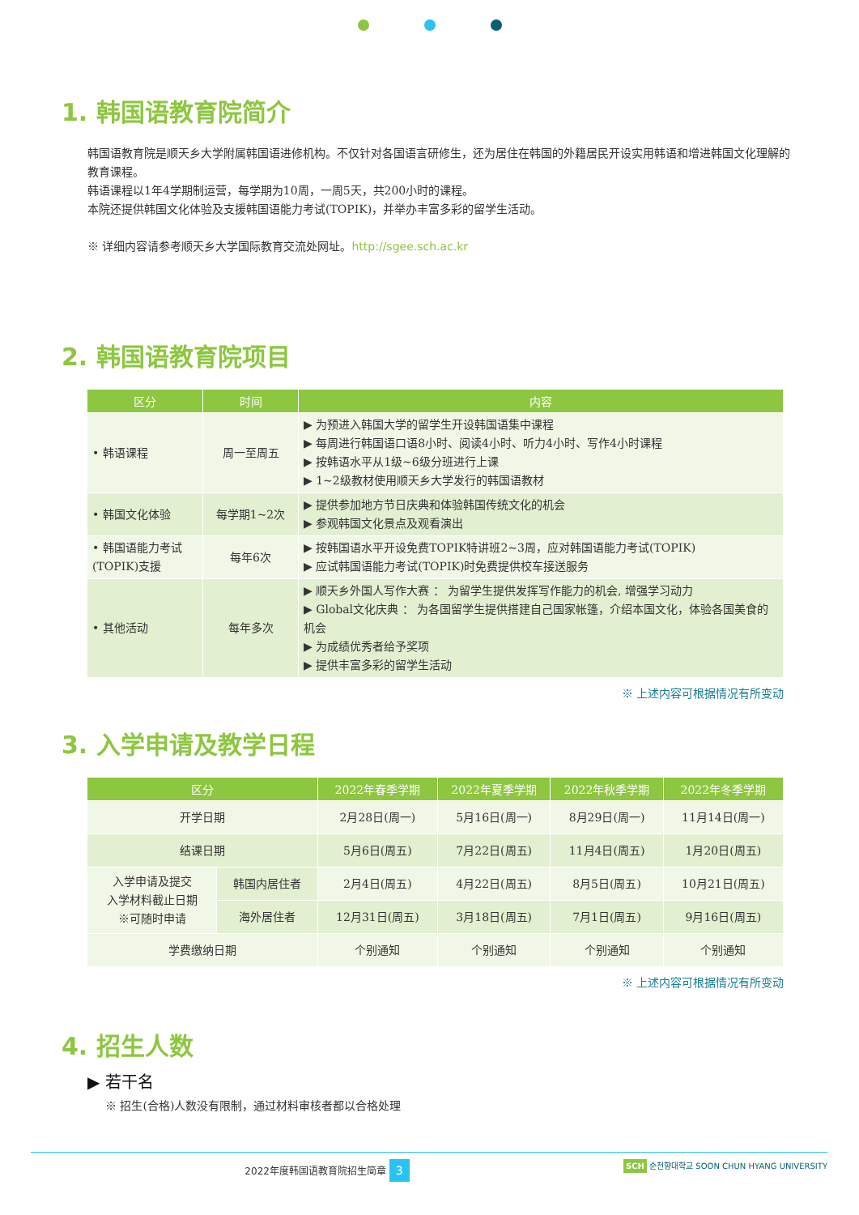1. 韩国语教育院简介
韩国语教育院是顺天乡大学附属韩国语进修机构。不仅针对各国语言研修生，还为居住在韩国的外籍居民开设实用韩语和增进韩国文化理解的教育课程。
韩语课程以1年4学期制运营，每学期为10周，一周5天，共200小时的课程。
本院还提供韩国文化体验及支援韩国语能力考试(TOPIK)，并举办丰富多彩的留学生活动。
※ 详细内容请参考顺天乡大学国际教育交流处网址。http://sgee.sch.ac.kr
2. 韩国语教育院项目
| 区分 | 时间 | 内容 |
| --- | --- | --- |
| • 韩语课程 | 周一至周五 | ▶ 为预进入韩国大学的留学生开设韩国语集中课程 ▶ 每周进行韩国语口语8小时、阅读4小时、听力4小时、写作4小时课程 ▶ 按韩语水平从1级~6级分班进行上课 ▶ 1~2级教材使用顺天乡大学发行的韩国语教材 |
| • 韩国文化体验 | 每学期1~2次 | ▶ 提供参加地方节日庆典和体验韩国传统文化的机会 ▶ 参观韩国文化景点及观看演出 |
| • 韩国语能力考试 (TOPIK)支援 | 每年6次 | ▶ 按韩国语水平开设免费TOPIK特讲班2~3周，应对韩国语能力考试(TOPIK) ▶ 应试韩国语能力考试(TOPIK)时免费提供校车接送服务 |
| • 其他活动 | 每年多次 | ▶ 顺天乡外国人写作大赛 ： 为留学生提供发挥写作能力的机会, 增强学习动力 ▶ Global文化庆典 ： 为各国留学生提供搭建自己国家帐篷，介绍本国文化，体验各国美食的机会 ▶ 为成绩优秀者给予奖项 ▶ 提供丰富多彩的留学生活动 |
※ 上述内容可根据情况有所变动
3. 入学申请及教学日程
| 区分 | | 2022年春季学期 | 2022年夏季学期 | 2022年秋季学期 | 2022年冬季学期 |
| --- | --- | --- | --- | --- | --- |
| 开学日期 | | 2月28日(周一) | 5月16日(周一) | 8月29日(周一) | 11月14日(周一) |
| 结课日期 | | 5月6日(周五) | 7月22日(周五) | 11月4日(周五) | 1月20日(周五) |
| 入学申请及提交 入学材料截止日期 ※可随时申请 | 韩国内居住者 | 2月4日(周五) | 4月22日(周五) | 8月5日(周五) | 10月21日(周五) |
| | 海外居住者 | 12月31日(周五) | 3月18日(周五) | 7月1日(周五) | 9月16日(周五) |
| 学费缴纳日期 | | 个别通知 | 个别通知 | 个别通知 | 个别通知 |
※ 上述内容可根据情况有所变动
4. 招生人数
▶ 若干名
※ 招生(合格)人数没有限制，通过材料审核者都以合格处理
2022年度韩国语教育院招生简章 3 SCH 순천향대학교 SOON CHUN HYANG UNIVERSITY